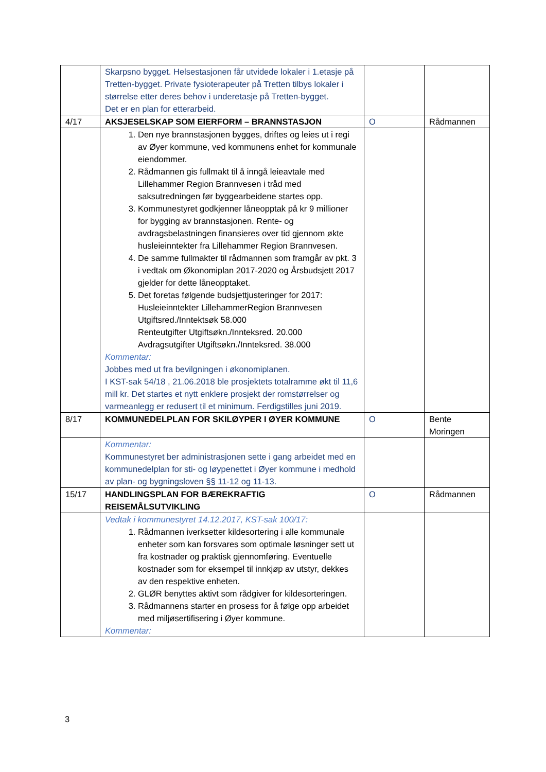| | Skarpsno bygget. Helsestasjonen får utvidede lokaler i 1.etasje på Tretten-bygget. Private fysioterapeuter på Tretten tilbys lokaler i størrelse etter deres behov i underetasje på Tretten-bygget. Det er en plan for etterarbeid. | | |
| 4/17 | AKSJESELSKAP SOM EIERFORM – BRANNSTASJON | O | Rådmannen |
| | 1. Den nye brannstasjonen bygges, driftes og leies ut i regi av Øyer kommune, ved kommunens enhet for kommunale eiendommer. 2. Rådmannen gis fullmakt til å inngå leieavtale med Lillehammer Region Brannvesen i tråd med saksutredningen før byggearbeidene startes opp. 3. Kommunestyret godkjenner låneopptak på kr 9 millioner for bygging av brannstasjonen. Rente- og avdragsbelastningen finansieres over tid gjennom økte husleieinntekter fra Lillehammer Region Brannvesen. 4. De samme fullmakter til rådmannen som framgår av pkt. 3 i vedtak om Økonomiplan 2017-2020 og Årsbudsjett 2017 gjelder for dette låneopptaket. 5. Det foretas følgende budsjettjusteringer for 2017: Husleieinntekter LillehammerRegion Brannvesen Utgiftsred./Inntektsøk 58.000 Renteutgifter Utgiftsøkn./Innteksred. 20.000 Avdragsutgifter Utgiftsøkn./Innteksred. 38.000 Kommentar: Jobbes med ut fra bevilgningen i økonomiplanen. I KST-sak 54/18 , 21.06.2018 ble prosjektets totalramme økt til 11,6 mill kr. Det startes et nytt enklere prosjekt der romstørrelser og varmeanlegg er redusert til et minimum. Ferdigstilles juni 2019. | | |
| 8/17 | KOMMUNEDELPLAN FOR SKILØYPER I ØYER KOMMUNE | O | Bente Moringen |
| | Kommentar: Kommunestyret ber administrasjonen sette i gang arbeidet med en kommunedelplan for sti- og løypenettet i Øyer kommune i medhold av plan- og bygningsloven §§ 11-12 og 11-13. | | |
| 15/17 | HANDLINGSPLAN FOR BÆREKRAFTIG REISEMÅLSUTVIKLING | O | Rådmannen |
| | Vedtak i kommunestyret 14.12.2017, KST-sak 100/17: 1. Rådmannen iverksetter kildesortering i alle kommunale enheter som kan forsvares som optimale løsninger sett ut fra kostnader og praktisk gjennomføring. Eventuelle kostnader som for eksempel til innkjøp av utstyr, dekkes av den respektive enheten. 2. GLØR benyttes aktivt som rådgiver for kildesorteringen. 3. Rådmannens starter en prosess for å følge opp arbeidet med miljøsertifisering i Øyer kommune. Kommentar: | | |
3